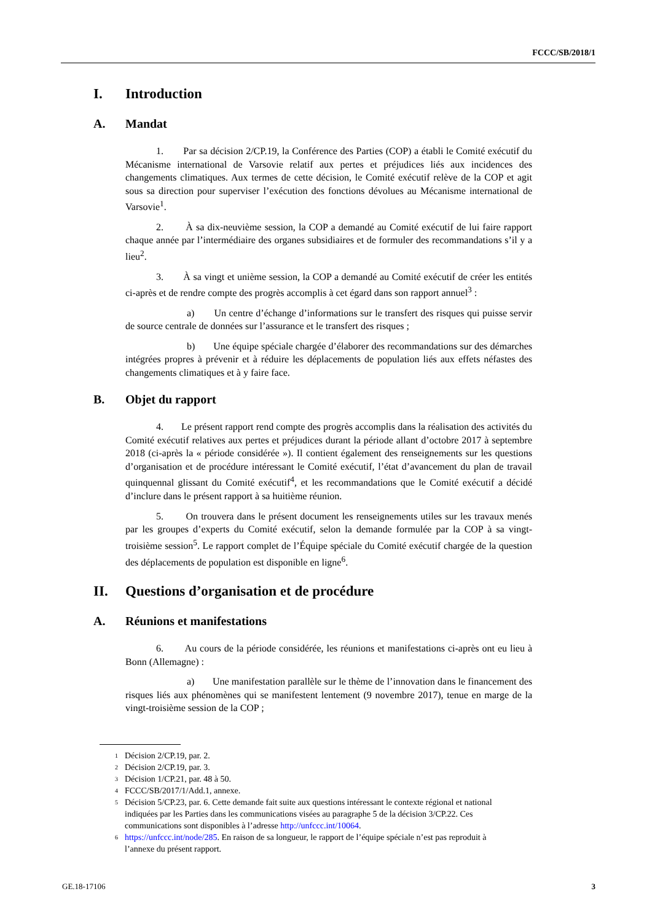FCCC/SB/2018/1
I. Introduction
A. Mandat
1. Par sa décision 2/CP.19, la Conférence des Parties (COP) a établi le Comité exécutif du Mécanisme international de Varsovie relatif aux pertes et préjudices liés aux incidences des changements climatiques. Aux termes de cette décision, le Comité exécutif relève de la COP et agit sous sa direction pour superviser l’exécution des fonctions dévolues au Mécanisme international de Varsovie<sup>1</sup>.
2. À sa dix-neuvième session, la COP a demandé au Comité exécutif de lui faire rapport chaque année par l’intermédiaire des organes subsidiaires et de formuler des recommandations s’il y a lieu<sup>2</sup>.
3. À sa vingt et unième session, la COP a demandé au Comité exécutif de créer les entités ci-après et de rendre compte des progrès accomplis à cet égard dans son rapport annuel<sup>3</sup> :
a) Un centre d’échange d’informations sur le transfert des risques qui puisse servir de source centrale de données sur l’assurance et le transfert des risques ;
b) Une équipe spéciale chargée d’élaborer des recommandations sur des démarches intégrées propres à prévenir et à réduire les déplacements de population liés aux effets néfastes des changements climatiques et à y faire face.
B. Objet du rapport
4. Le présent rapport rend compte des progrès accomplis dans la réalisation des activités du Comité exécutif relatives aux pertes et préjudices durant la période allant d’octobre 2017 à septembre 2018 (ci-après la « période considérée »). Il contient également des renseignements sur les questions d’organisation et de procédure intéressant le Comité exécutif, l’état d’avancement du plan de travail quinquennal glissant du Comité exécutif<sup>4</sup>, et les recommandations que le Comité exécutif a décidé d’inclure dans le présent rapport à sa huitième réunion.
5. On trouvera dans le présent document les renseignements utiles sur les travaux menés par les groupes d’experts du Comité exécutif, selon la demande formulée par la COP à sa vingt-troisième session<sup>5</sup>. Le rapport complet de l’Équipe spéciale du Comité exécutif chargée de la question des déplacements de population est disponible en ligne<sup>6</sup>.
II. Questions d’organisation et de procédure
A. Réunions et manifestations
6. Au cours de la période considérée, les réunions et manifestations ci-après ont eu lieu à Bonn (Allemagne) :
a) Une manifestation parallèle sur le thème de l’innovation dans le financement des risques liés aux phénomènes qui se manifestent lentement (9 novembre 2017), tenue en marge de la vingt-troisième session de la COP ;
<sup>1</sup> Décision 2/CP.19, par. 2.
<sup>2</sup> Décision 2/CP.19, par. 3.
<sup>3</sup> Décision 1/CP.21, par. 48 à 50.
<sup>4</sup> FCCC/SB/2017/1/Add.1, annexe.
<sup>5</sup> Décision 5/CP.23, par. 6. Cette demande fait suite aux questions intéressant le contexte régional et national indiquées par les Parties dans les communications visées au paragraphe 5 de la décision 3/CP.22. Ces communications sont disponibles à l’adresse http://unfccc.int/10064.
<sup>6</sup> https://unfccc.int/node/285. En raison de sa longueur, le rapport de l’équipe spéciale n’est pas reproduit à l’annexe du présent rapport.
GE.18-17106 3